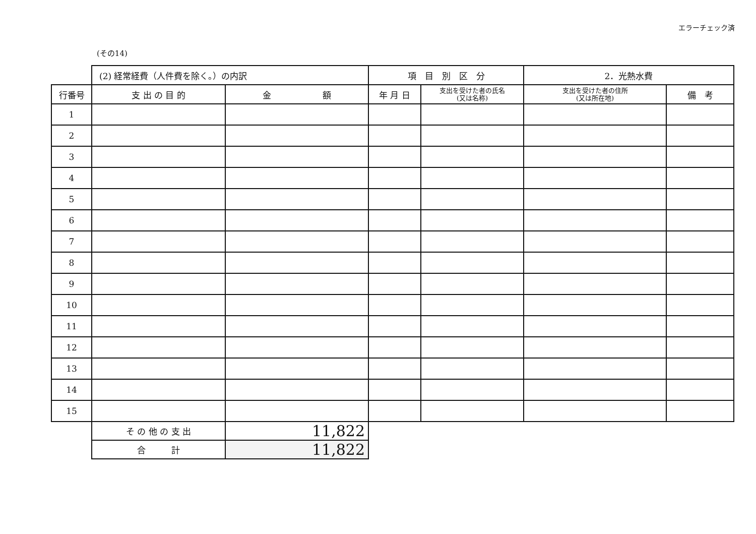エラーチェック済
(その14)
| | (2) 経常経費（人件費を除く。）の内訳 | | 項 目 別 区 分 | | 2．光熱水費 | |
| 行番号 | 支 出 の 目 的 | 金 額 | 年 月 日 | 支出を受けた者の氏名 (又は名称) | 支出を受けた者の住所 (又は所在地) | 備 考 |
| 1 | | | | | | |
| 2 | | | | | | |
| 3 | | | | | | |
| 4 | | | | | | |
| 5 | | | | | | |
| 6 | | | | | | |
| 7 | | | | | | |
| 8 | | | | | | |
| 9 | | | | | | |
| 10 | | | | | | |
| 11 | | | | | | |
| 12 | | | | | | |
| 13 | | | | | | |
| 14 | | | | | | |
| 15 | | | | | | |
| | そ の 他 の 支 出 | 11,822 | | | | |
| | 合 計 | 11,822 | | | | |